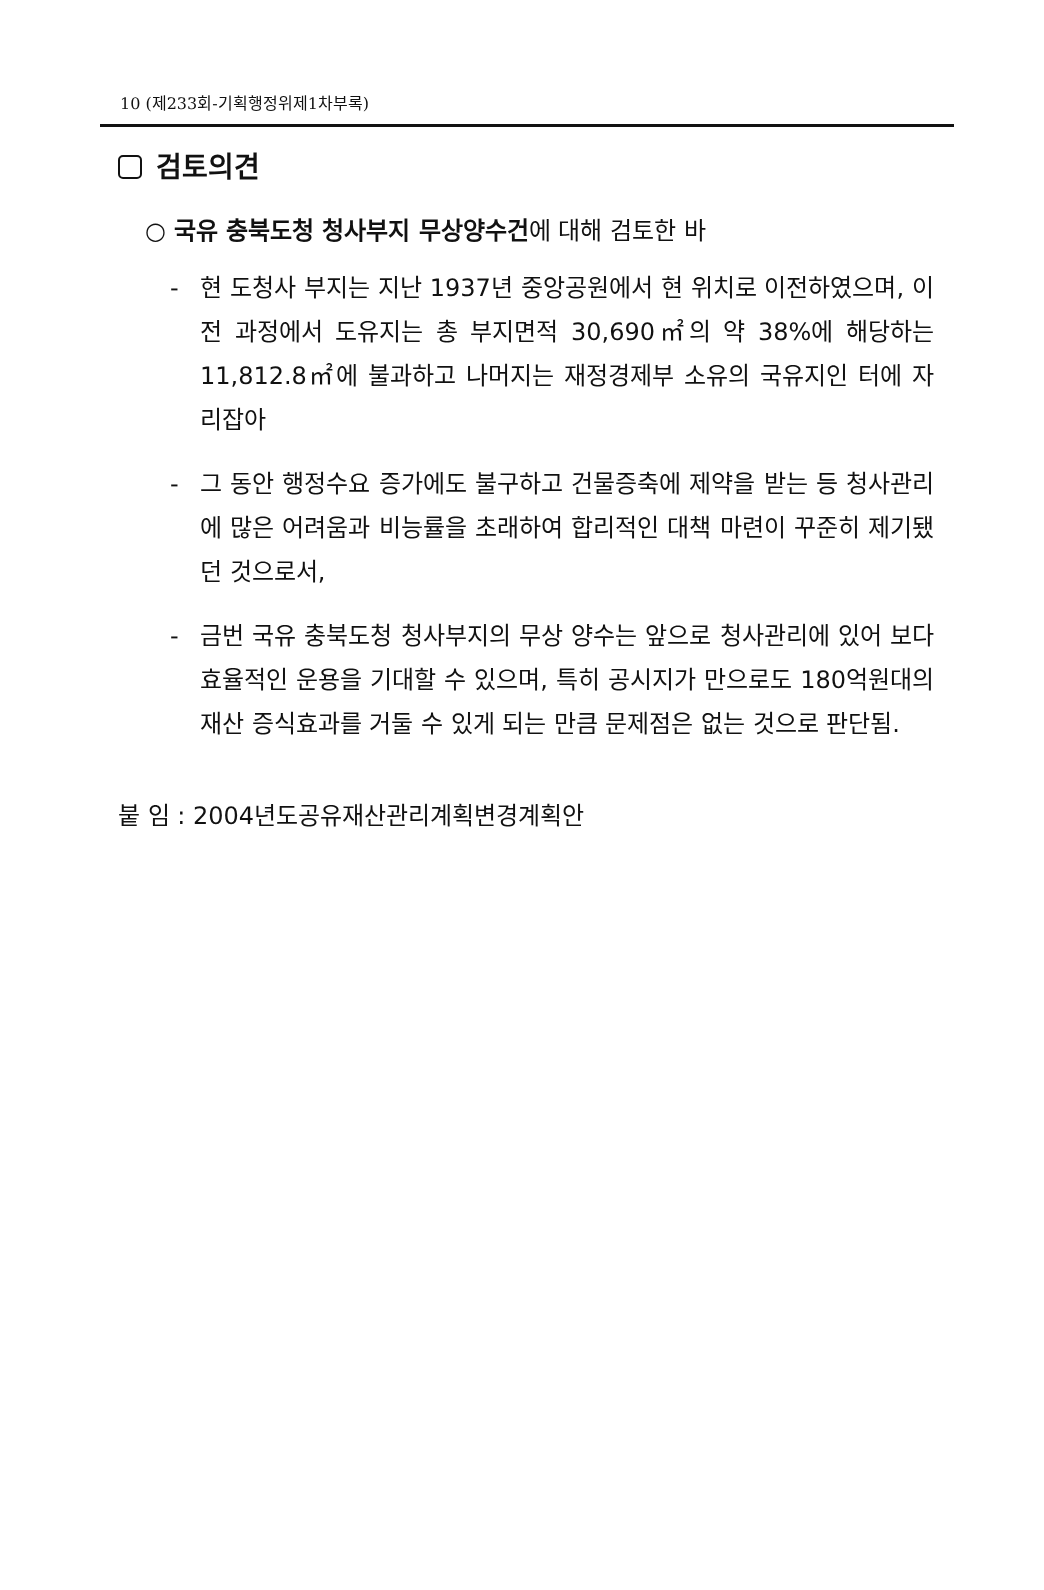10 (제233회-기획행정위제1차부록)
검토의견
○ 국유 충북도청 청사부지 무상양수건에 대해 검토한 바
- 현 도청사 부지는 지난 1937년 중앙공원에서 현 위치로 이전하였으며, 이전 과정에서 도유지는 총 부지면적 30,690㎡의 약 38%에 해당하는 11,812.8㎡에 불과하고 나머지는 재정경제부 소유의 국유지인 터에 자리잡아
- 그 동안 행정수요 증가에도 불구하고 건물증축에 제약을 받는 등 청사관리에 많은 어려움과 비능률을 초래하여 합리적인 대책 마련이 꾸준히 제기됐던 것으로서,
- 금번 국유 충북도청 청사부지의 무상 양수는 앞으로 청사관리에 있어 보다 효율적인 운용을 기대할 수 있으며, 특히 공시지가 만으로도 180억원대의 재산 증식효과를 거둘 수 있게 되는 만큼 문제점은 없는 것으로 판단됨.
붙 임 : 2004년도공유재산관리계획변경계획안